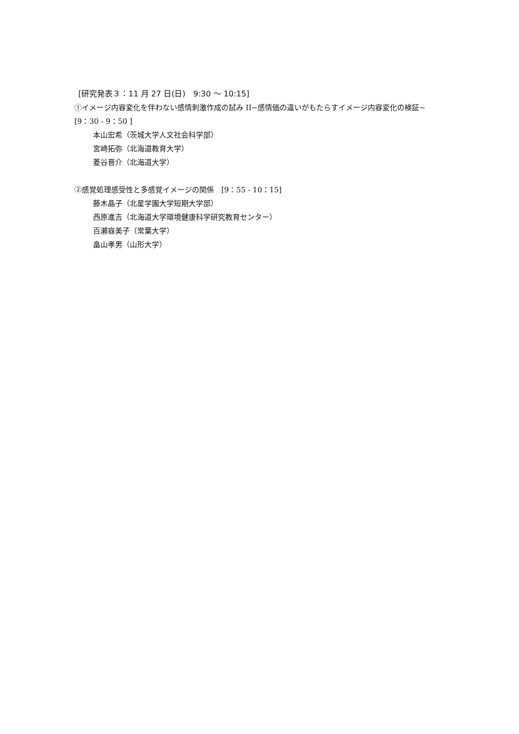[研究発表３：11 月 27 日(日)　9:30 ～ 10:15]
①イメージ内容変化を伴わない感情刺激作成の試み II−感情価の違いがもたらすイメージ内容変化の検証−　[9：30 - 9：50 ]
本山宏希（茨城大学人文社会科学部）
宮崎拓弥（北海道教育大学）
菱谷晋介（北海道大学）
②感覚処理感受性と多感覚イメージの関係　[9：55 - 10：15]
藤木晶子（北星学園大学短期大学部）
西原進吉（北海道大学環境健康科学研究教育センター）
百瀬容美子（常葉大学）
畠山孝男（山形大学）